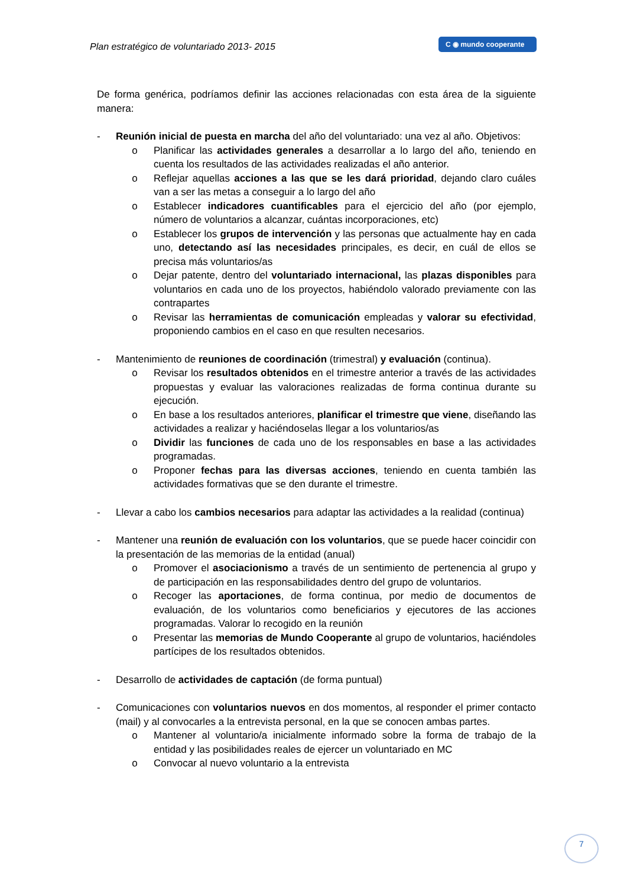Plan estratégico de voluntariado 2013- 2015
C ◉ mundo cooperante
De forma genérica, podríamos definir las acciones relacionadas con esta área de la siguiente manera:
- Reunión inicial de puesta en marcha del año del voluntariado: una vez al año. Objetivos:
o Planificar las actividades generales a desarrollar a lo largo del año, teniendo en cuenta los resultados de las actividades realizadas el año anterior.
o Reflejar aquellas acciones a las que se les dará prioridad, dejando claro cuáles van a ser las metas a conseguir a lo largo del año
o Establecer indicadores cuantificables para el ejercicio del año (por ejemplo, número de voluntarios a alcanzar, cuántas incorporaciones, etc)
o Establecer los grupos de intervención y las personas que actualmente hay en cada uno, detectando así las necesidades principales, es decir, en cuál de ellos se precisa más voluntarios/as
o Dejar patente, dentro del voluntariado internacional, las plazas disponibles para voluntarios en cada uno de los proyectos, habiéndolo valorado previamente con las contrapartes
o Revisar las herramientas de comunicación empleadas y valorar su efectividad, proponiendo cambios en el caso en que resulten necesarios.
- Mantenimiento de reuniones de coordinación (trimestral) y evaluación (continua).
o Revisar los resultados obtenidos en el trimestre anterior a través de las actividades propuestas y evaluar las valoraciones realizadas de forma continua durante su ejecución.
o En base a los resultados anteriores, planificar el trimestre que viene, diseñando las actividades a realizar y haciéndoselas llegar a los voluntarios/as
o Dividir las funciones de cada uno de los responsables en base a las actividades programadas.
o Proponer fechas para las diversas acciones, teniendo en cuenta también las actividades formativas que se den durante el trimestre.
- Llevar a cabo los cambios necesarios para adaptar las actividades a la realidad (continua)
- Mantener una reunión de evaluación con los voluntarios, que se puede hacer coincidir con la presentación de las memorias de la entidad (anual)
o Promover el asociacionismo a través de un sentimiento de pertenencia al grupo y de participación en las responsabilidades dentro del grupo de voluntarios.
o Recoger las aportaciones, de forma continua, por medio de documentos de evaluación, de los voluntarios como beneficiarios y ejecutores de las acciones programadas. Valorar lo recogido en la reunión
o Presentar las memorias de Mundo Cooperante al grupo de voluntarios, haciéndoles partícipes de los resultados obtenidos.
- Desarrollo de actividades de captación (de forma puntual)
- Comunicaciones con voluntarios nuevos en dos momentos, al responder el primer contacto (mail) y al convocarles a la entrevista personal, en la que se conocen ambas partes.
o Mantener al voluntario/a inicialmente informado sobre la forma de trabajo de la entidad y las posibilidades reales de ejercer un voluntariado en MC
o Convocar al nuevo voluntario a la entrevista
7